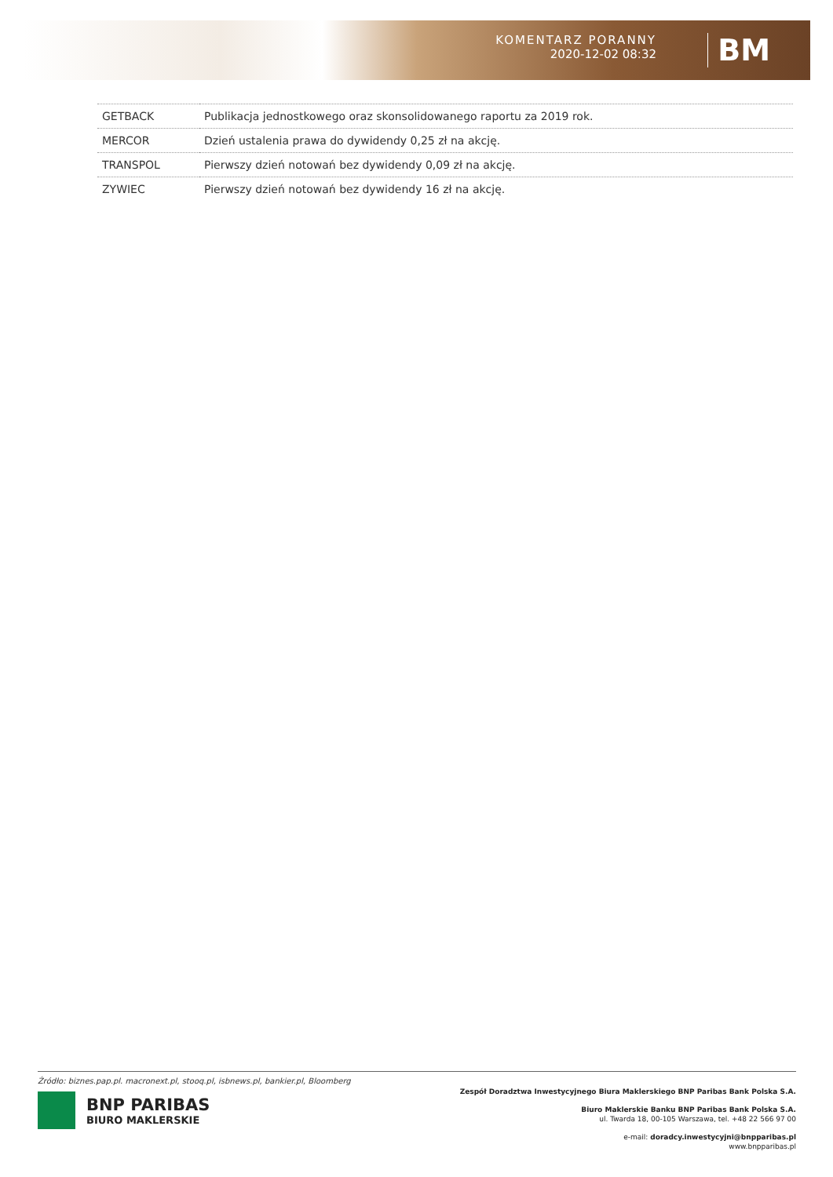KOMENTARZ PORANNY
2020-12-02 08:32
BM
| GETBACK | Publikacja jednostkowego oraz skonsolidowanego raportu za 2019 rok. |
| MERCOR | Dzień ustalenia prawa do dywidendy 0,25 zł na akcję. |
| TRANSPOL | Pierwszy dzień notowań bez dywidendy 0,09 zł na akcję. |
| ZYWIEC | Pierwszy dzień notowań bez dywidendy 16 zł na akcję. |
Źródło: biznes.pap.pl. macronext.pl, stooq.pl, isbnews.pl, bankier.pl, Bloomberg
BNP PARIBAS
BIURO MAKLERSKIE
Zespół Doradztwa Inwestycyjnego Biura Maklerskiego BNP Paribas Bank Polska S.A.
Biuro Maklerskie Banku BNP Paribas Bank Polska S.A.
ul. Twarda 18, 00-105 Warszawa, tel. +48 22 566 97 00
e-mail: doradcy.inwestycyjni@bnpparibas.pl
www.bnpparibas.pl